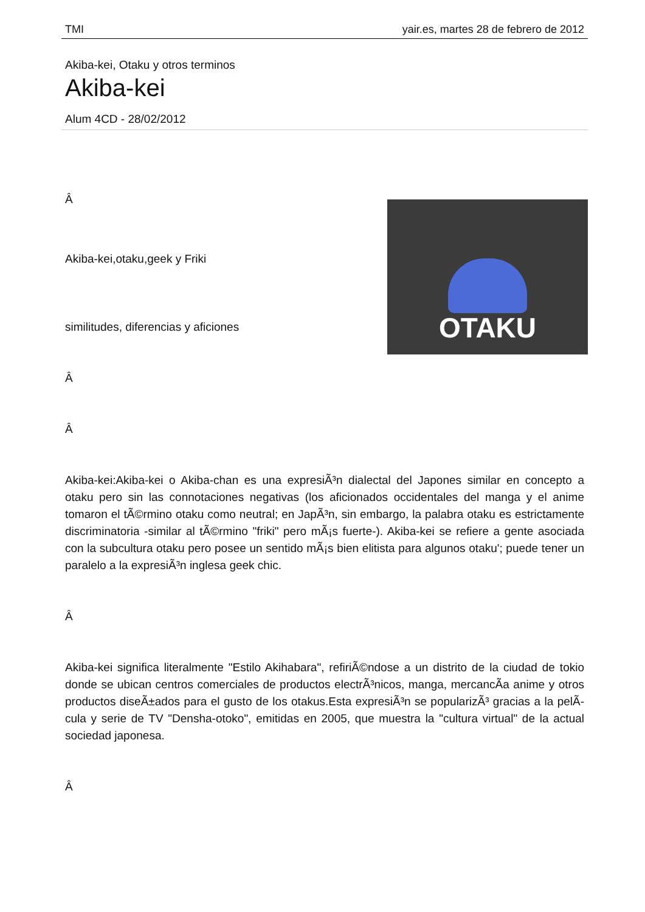TMI yair.es, martes 28 de febrero de 2012
Akiba-kei, Otaku y otros terminos
Akiba-kei
Alum 4CD - 28/02/2012
OTAKU
Â
Akiba-kei,otaku,geek y Friki
similitudes, diferencias y aficiones
Â
Â
Akiba-kei:Akiba-kei o Akiba-chan es una expresiÃ³n dialectal del Japones similar en concepto a otaku pero sin las connotaciones negativas (los aficionados occidentales del manga y el anime tomaron el tÃ©rmino otaku como neutral; en JapÃ³n, sin embargo, la palabra otaku es estrictamente discriminatoria -similar al tÃ©rmino "friki" pero mÃ¡s fuerte-). Akiba-kei se refiere a gente asociada con la subcultura otaku pero posee un sentido mÃ¡s bien elitista para algunos otaku'; puede tener un paralelo a la expresiÃ³n inglesa geek chic.
Â
Akiba-kei significa literalmente "Estilo Akihabara", refiriÃ©ndose a un distrito de la ciudad de tokio donde se ubican centros comerciales de productos electrÃ³nicos, manga, mercancÃ­a anime y otros productos diseÃ±ados para el gusto de los otakus.Esta expresiÃ³n se popularizÃ³ gracias a la pelÃ­cula y serie de TV "Densha-otoko", emitidas en 2005, que muestra la "cultura virtual" de la actual sociedad japonesa.
Â